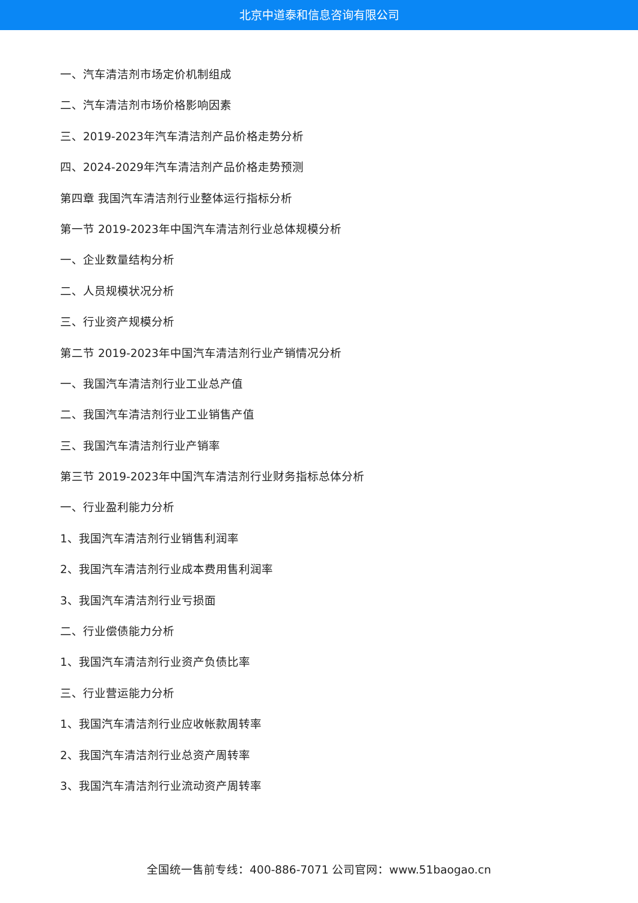北京中道泰和信息咨询有限公司
一、汽车清洁剂市场定价机制组成
二、汽车清洁剂市场价格影响因素
三、2019-2023年汽车清洁剂产品价格走势分析
四、2024-2029年汽车清洁剂产品价格走势预测
第四章 我国汽车清洁剂行业整体运行指标分析
第一节 2019-2023年中国汽车清洁剂行业总体规模分析
一、企业数量结构分析
二、人员规模状况分析
三、行业资产规模分析
第二节 2019-2023年中国汽车清洁剂行业产销情况分析
一、我国汽车清洁剂行业工业总产值
二、我国汽车清洁剂行业工业销售产值
三、我国汽车清洁剂行业产销率
第三节 2019-2023年中国汽车清洁剂行业财务指标总体分析
一、行业盈利能力分析
1、我国汽车清洁剂行业销售利润率
2、我国汽车清洁剂行业成本费用售利润率
3、我国汽车清洁剂行业亏损面
二、行业偿债能力分析
1、我国汽车清洁剂行业资产负债比率
三、行业营运能力分析
1、我国汽车清洁剂行业应收帐款周转率
2、我国汽车清洁剂行业总资产周转率
3、我国汽车清洁剂行业流动资产周转率
全国统一售前专线：400-886-7071 公司官网：www.51baogao.cn